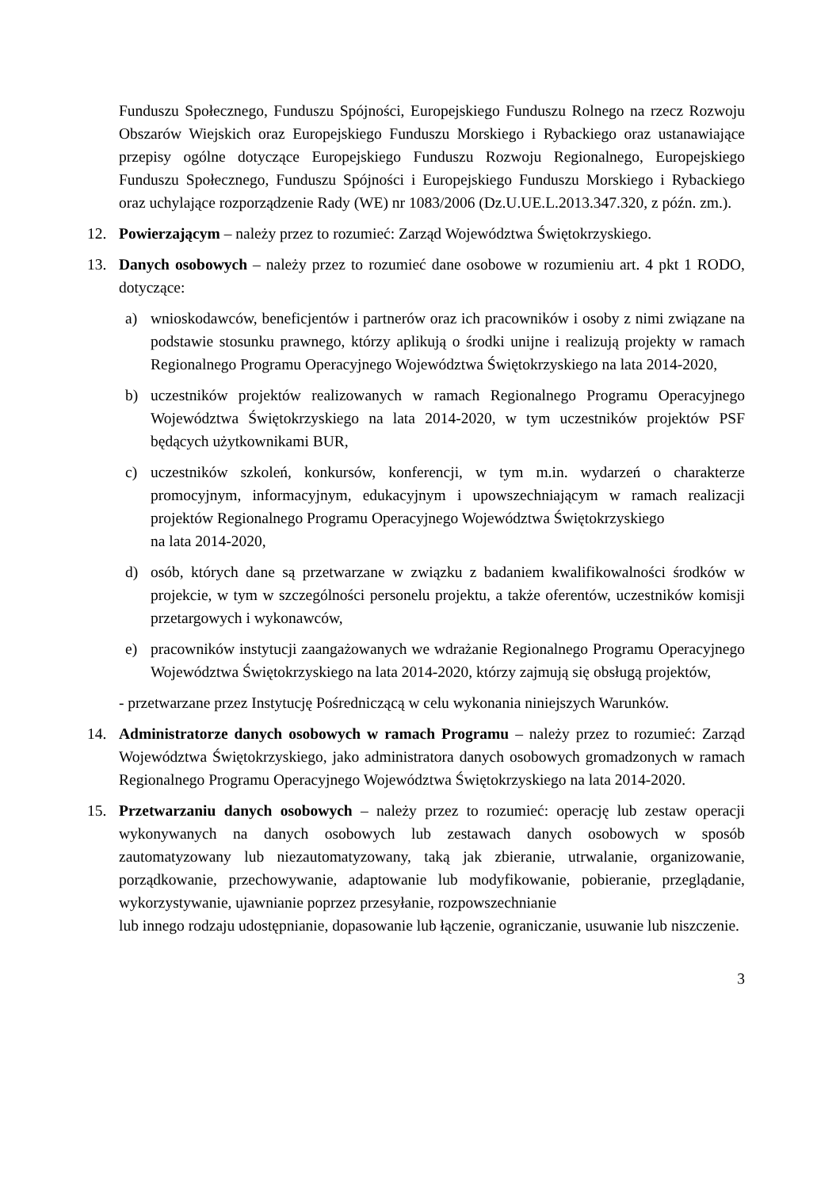Funduszu Społecznego, Funduszu Spójności, Europejskiego Funduszu Rolnego na rzecz Rozwoju Obszarów Wiejskich oraz Europejskiego Funduszu Morskiego i Rybackiego oraz ustanawiające przepisy ogólne dotyczące Europejskiego Funduszu Rozwoju Regionalnego, Europejskiego Funduszu Społecznego, Funduszu Spójności i Europejskiego Funduszu Morskiego i Rybackiego oraz uchylające rozporządzenie Rady (WE) nr 1083/2006 (Dz.U.UE.L.2013.347.320, z późn. zm.).
12. Powierzającym – należy przez to rozumieć: Zarząd Województwa Świętokrzyskiego.
13. Danych osobowych – należy przez to rozumieć dane osobowe w rozumieniu art. 4 pkt 1 RODO, dotyczące:
a) wnioskodawców, beneficjentów i partnerów oraz ich pracowników i osoby z nimi związane na podstawie stosunku prawnego, którzy aplikują o środki unijne i realizują projekty w ramach Regionalnego Programu Operacyjnego Województwa Świętokrzyskiego na lata 2014-2020,
b) uczestników projektów realizowanych w ramach Regionalnego Programu Operacyjnego Województwa Świętokrzyskiego na lata 2014-2020, w tym uczestników projektów PSF będących użytkownikami BUR,
c) uczestników szkoleń, konkursów, konferencji, w tym m.in. wydarzeń o charakterze promocyjnym, informacyjnym, edukacyjnym i upowszechniającym w ramach realizacji projektów Regionalnego Programu Operacyjnego Województwa Świętokrzyskiego
na lata 2014-2020,
d) osób, których dane są przetwarzane w związku z badaniem kwalifikowalności środków w projekcie, w tym w szczególności personelu projektu, a także oferentów, uczestników komisji przetargowych i wykonawców,
e) pracowników instytucji zaangażowanych we wdrażanie Regionalnego Programu Operacyjnego Województwa Świętokrzyskiego na lata 2014-2020, którzy zajmują się obsługą projektów,
- przetwarzane przez Instytucję Pośredniczącą w celu wykonania niniejszych Warunków.
14. Administratorze danych osobowych w ramach Programu – należy przez to rozumieć: Zarząd Województwa Świętokrzyskiego, jako administratora danych osobowych gromadzonych w ramach Regionalnego Programu Operacyjnego Województwa Świętokrzyskiego na lata 2014-2020.
15. Przetwarzaniu danych osobowych – należy przez to rozumieć: operację lub zestaw operacji wykonywanych na danych osobowych lub zestawach danych osobowych w sposób zautomatyzowany lub niezautomatyzowany, taką jak zbieranie, utrwalanie, organizowanie, porządkowanie, przechowywanie, adaptowanie lub modyfikowanie, pobieranie, przeglądanie, wykorzystywanie, ujawnianie poprzez przesyłanie, rozpowszechnianie
lub innego rodzaju udostępnianie, dopasowanie lub łączenie, ograniczanie, usuwanie lub niszczenie.
3